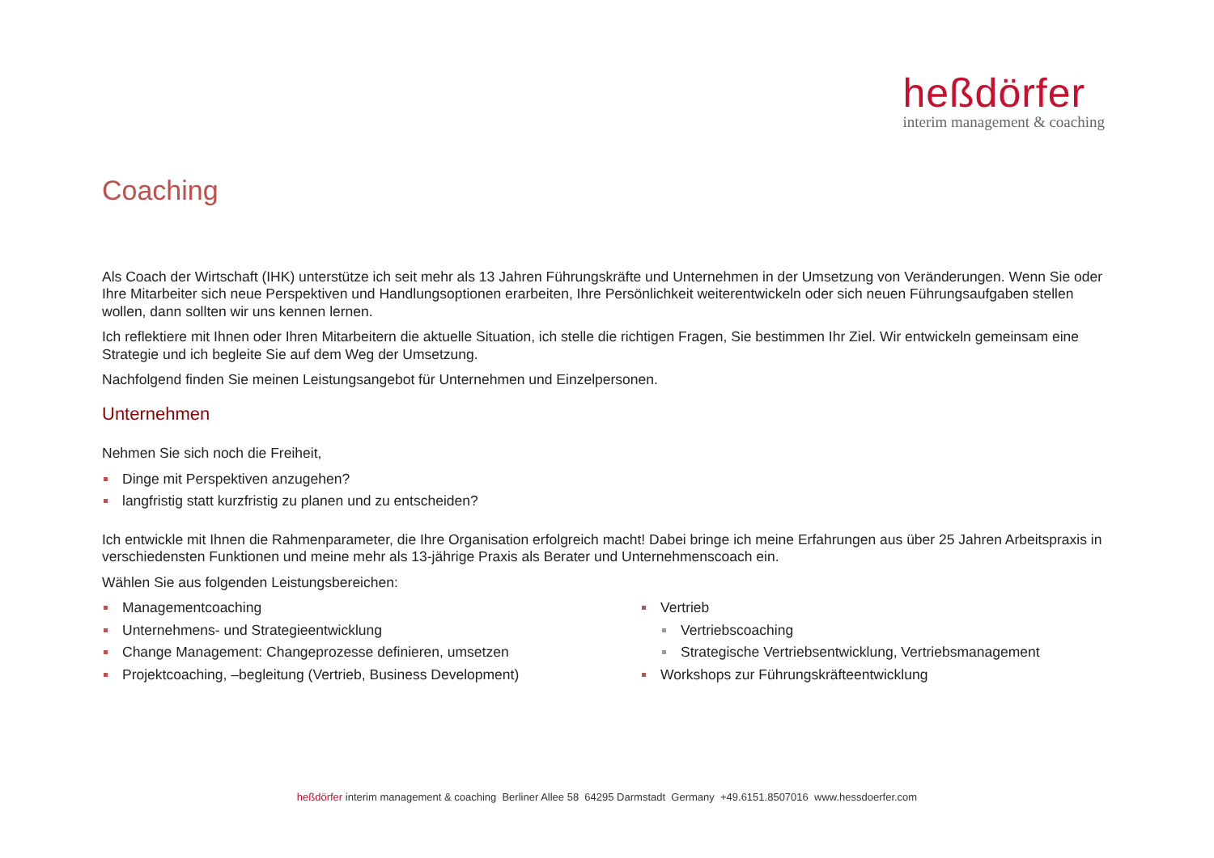heßdörfer
interim management & coaching
Coaching
Als Coach der Wirtschaft (IHK) unterstütze ich seit mehr als 13 Jahren Führungskräfte und Unternehmen in der Umsetzung von Veränderungen. Wenn Sie oder Ihre Mitarbeiter sich neue Perspektiven und Handlungsoptionen erarbeiten, Ihre Persönlichkeit weiterentwickeln oder sich neuen Führungsaufgaben stellen wollen, dann sollten wir uns kennen lernen.
Ich reflektiere mit Ihnen oder Ihren Mitarbeitern die aktuelle Situation, ich stelle die richtigen Fragen, Sie bestimmen Ihr Ziel. Wir entwickeln gemeinsam eine Strategie und ich begleite Sie auf dem Weg der Umsetzung.
Nachfolgend finden Sie meinen Leistungsangebot für Unternehmen und Einzelpersonen.
Unternehmen
Nehmen Sie sich noch die Freiheit,
Dinge mit Perspektiven anzugehen?
langfristig statt kurzfristig zu planen und zu entscheiden?
Ich entwickle mit Ihnen die Rahmenparameter, die Ihre Organisation erfolgreich macht! Dabei bringe ich meine Erfahrungen aus über 25 Jahren Arbeitspraxis in verschiedensten Funktionen und meine mehr als 13-jährige Praxis als Berater und Unternehmenscoach ein.
Wählen Sie aus folgenden Leistungsbereichen:
Managementcoaching
Unternehmens- und Strategieentwicklung
Change Management: Changeprozesse definieren, umsetzen
Projektcoaching, –begleitung (Vertrieb, Business Development)
Vertrieb
Vertriebscoaching
Strategische Vertriebsentwicklung, Vertriebsmanagement
Workshops zur Führungskräfteentwicklung
heßdörfer interim management & coaching Berliner Allee 58 64295 Darmstadt Germany +49.6151.8507016 www.hessdoerfer.com